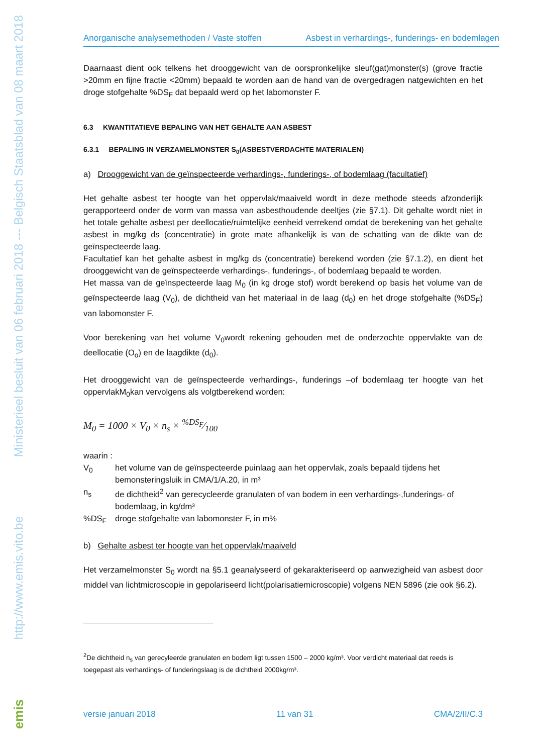Ministerieel besluit van 06 februari 2018 --- Belgisch Staatsblad van 08 maart 2018
http://www.emis.vito.be
emis
Anorganische analysemethoden / Vaste stoffen Asbest in verhardings-, funderings- en bodemlagen
Daarnaast dient ook telkens het drooggewicht van de oorspronkelijke sleuf(gat)monster(s) (grove fractie >20mm en fijne fractie <20mm) bepaald te worden aan de hand van de overgedragen natgewichten en het droge stofgehalte %DS<sub>F</sub> dat bepaald werd op het labomonster F.
6.3 KWANTITATIEVE BEPALING VAN HET GEHALTE AAN ASBEST
6.3.1 BEPALING IN VERZAMELMONSTER S<sub>0</sub>(ASBESTVERDACHTE MATERIALEN)
a) Drooggewicht van de geïnspecteerde verhardings-, funderings-, of bodemlaag (facultatief)
Het gehalte asbest ter hoogte van het oppervlak/maaiveld wordt in deze methode steeds afzonderlijk gerapporteerd onder de vorm van massa van asbesthoudende deeltjes (zie §7.1). Dit gehalte wordt niet in het totale gehalte asbest per deellocatie/ruimtelijke eenheid verrekend omdat de berekening van het gehalte asbest in mg/kg ds (concentratie) in grote mate afhankelijk is van de schatting van de dikte van de geïnspecteerde laag.
Facultatief kan het gehalte asbest in mg/kg ds (concentratie) berekend worden (zie §7.1.2), en dient het drooggewicht van de geïnspecteerde verhardings-, funderings-, of bodemlaag bepaald te worden.
Het massa van de geïnspecteerde laag M<sub>0</sub> (in kg droge stof) wordt berekend op basis het volume van de geïnspecteerde laag (V<sub>0</sub>), de dichtheid van het materiaal in de laag (d<sub>0</sub>) en het droge stofgehalte (%DS<sub>F</sub>) van labomonster F.
Voor berekening van het volume V<sub>0</sub>wordt rekening gehouden met de onderzochte oppervlakte van de deellocatie (O<sub>o</sub>) en de laagdikte (d<sub>0</sub>).
Het drooggewicht van de geïnspecteerde verhardings-, funderings –of bodemlaag ter hoogte van het oppervlakM<sub>0</sub>kan vervolgens als volgtberekend worden:
M<sub>0</sub> = 1000 × V<sub>0</sub> × n<sub>s</sub> × %DS<sub>F</sub>⁄100
waarin :
V<sub>0</sub> het volume van de geïnspecteerde puinlaag aan het oppervlak, zoals bepaald tijdens het bemonsteringsluik in CMA/1/A.20, in m³
n<sub>s</sub> de dichtheid<sup>2</sup> van gerecycleerde granulaten of van bodem in een verhardings-,funderings- of bodemlaag, in kg/dm³
%DS<sub>F</sub> droge stofgehalte van labomonster F, in m%
b) Gehalte asbest ter hoogte van het oppervlak/maaiveld
Het verzamelmonster S<sub>0</sub> wordt na §5.1 geanalyseerd of gekarakteriseerd op aanwezigheid van asbest door middel van lichtmicroscopie in gepolariseerd licht(polarisatiemicroscopie) volgens NEN 5896 (zie ook §6.2).
<sup>2</sup> De dichtheid n<sub>s</sub> van gerecyleerde granulaten en bodem ligt tussen 1500 – 2000 kg/m³. Voor verdicht materiaal dat reeds is toegepast als verhardings- of funderingslaag is de dichtheid 2000kg/m³.
versie januari 2018 11 van 31 CMA/2/II/C.3